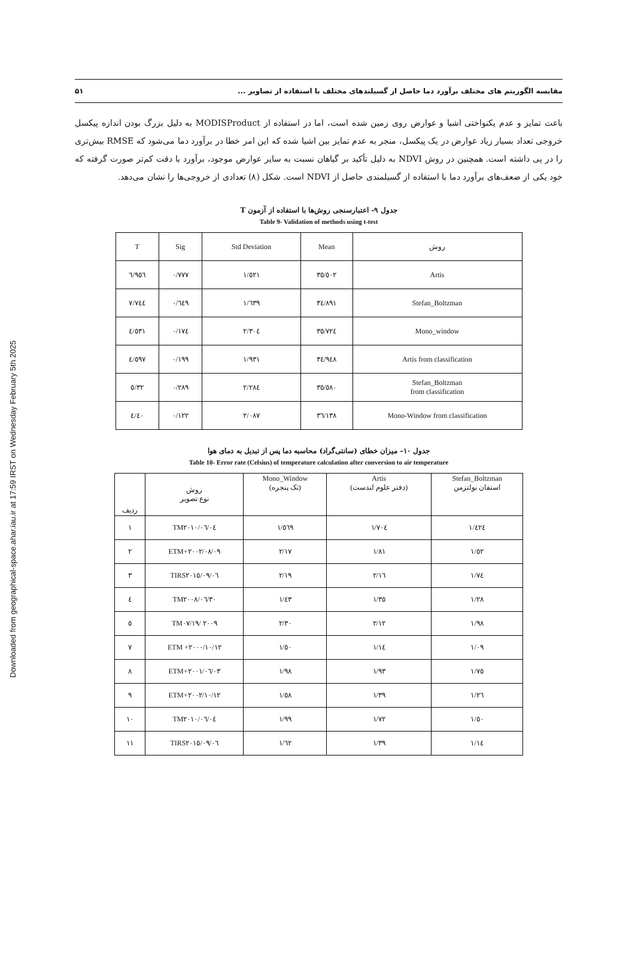Downloaded from geographical-space.ahar.iau.ir at 17:59 IRST on Wednesday February 5th 2025
مقایسه الگوریتم های مختلف برآورد دما حاصل از گسیلندهای مختلف با استفاده از تصاویر ... ۵۱
باعث تمایز و عدم یکنواختی اشیا و عوارض روی زمین شده است، اما در استفاده از MODISProduct به دلیل بزرگ بودن اندازه پیکسل خروجی تعداد بسیار زیاد عوارض در یک پیکسل، منجر به عدم تمایز بین اشیا شده که این امر خطا در برآورد دما می‌شود که RMSE بیش‌تری را در پی داشته است. همچنین در روش NDVI به دلیل تأکید بر گیاهان نسبت به سایر عوارض موجود، برآورد با دقت کم‌تر صورت گرفته که خود یکی از ضعف‌های برآورد دما با استفاده از گسیلمندی حاصل از NDVI است. شکل (۸) تعدادی از خروجی‌ها را نشان می‌دهد.
جدول ۹- اعتبارسنجی روش‌ها با استفاده از آزمون T
Table 9- Validation of methods using t-test
| T | Sig | Std Deviation | Mean | روش |
| --- | --- | --- | --- | --- |
| ٦/٩٥٦ | ٠/٧٧٧ | ١/٥٢١ | ٣٥/٥٠٢ | Artis |
| ٧/٧٤٤ | ٠/٦٤٩ | ١/٦٣٩ | ٣٤/٨٩١ | Stefan_Boltzman |
| ٤/٥٣١ | ٠/١٧٤ | ٢/٣٠٤ | ٣٥/٧٢٤ | Mono_window |
| ٤/٥٩٧ | ٠/١٩٩ | ١/٩٣١ | ٣٤/٩٤٨ | Artis from classification |
| ٥/٣٢ | ٠/٢٨٩ | ٢/٢٨٤ | ٣٥/٥٨٠ | Stefan_Boltzman from classification |
| ٤/٤٠ | ٠/١٢٢ | ٢/٠٨٧ | ٣٦/١٣٨ | Mono-Window from classification |
جدول ۱۰- میزان خطای (سانتی‌گراد) محاسبه دما پس از تبدیل به دمای هوا
Table 10- Error rate (Celsius) of temperature calculation after conversion to air temperature
| ردیف | روش نوع تصویر | Mono_Window (تک پنجره) | Artis (دفتر علوم لندست) | Stefan_Boltzman استفان بولتزمن |
| --- | --- | --- | --- | --- |
| ١ | TM٢٠١٠/٠٦/٠٤ | ١/٥٦٩ | ١/٧٠٤ | ١/٤٢٤ |
| ٢ | ETM+٢٠٠٢/٠٨/٠٩ | ٢/١٧ | ١/٨١ | ١/٥٢ |
| ٣ | TIRS٢٠١٥/٠٩/٠٦ | ٢/١٩ | ٢/١٦ | ١/٧٤ |
| ٤ | TM٢٠٠٨/٠٦/٣٠ | ١/٤٣ | ١/٣٥ | ١/٢٨ |
| ٥ | TM٢٠٠٩ /٠٧/١٩ | ٢/٣٠ | ٢/١٢ | ١/٩٨ |
| ٧ | ETM +٢٠٠٠/١٠/١٢ | ١/٥٠ | ١/١٤ | ١/٠٩ |
| ٨ | ETM+٢٠٠١/٠٦/٠٣ | ١/٩٨ | ١/٩٣ | ١/٧٥ |
| ٩ | ETM+٢٠٠٢/١٠/١٢ | ١/٥٨ | ١/٣٩ | ١/٢٦ |
| ١٠ | TM٢٠١٠/٠٦/٠٤ | ١/٩٩ | ١/٧٢ | ١/٥٠ |
| ١١ | TIRS٢٠١٥/٠٩/٠٦ | ١/٦٢ | ١/٣٩ | ١/١٤ |